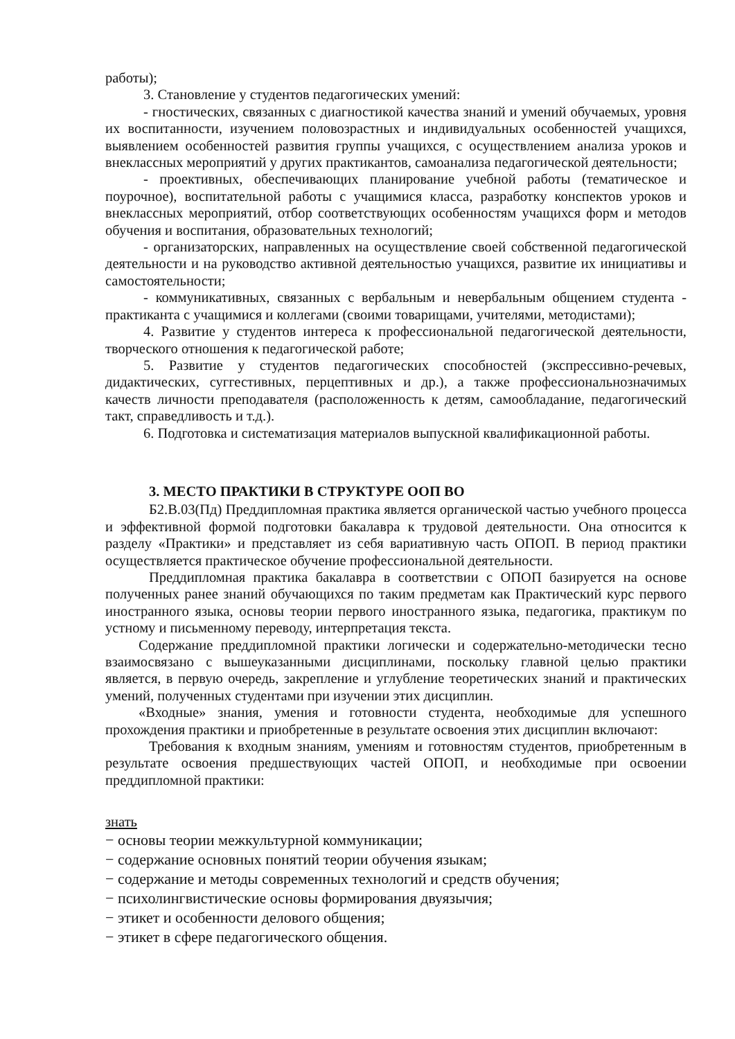работы);
3. Становление у студентов педагогических умений:
- гностических, связанных с диагностикой качества знаний и умений обучаемых, уровня их воспитанности, изучением половозрастных и индивидуальных особенностей учащихся, выявлением особенностей развития группы учащихся, с осуществлением анализа уроков и внеклассных мероприятий у других практикантов, самоанализа педагогической деятельности;
- проективных, обеспечивающих планирование учебной работы (тематическое и поурочное), воспитательной работы с учащимися класса, разработку конспектов уроков и внеклассных мероприятий, отбор соответствующих особенностям учащихся форм и методов обучения и воспитания, образовательных технологий;
- организаторских, направленных на осуществление своей собственной педагогической деятельности и на руководство активной деятельностью учащихся, развитие их инициативы и самостоятельности;
- коммуникативных, связанных с вербальным и невербальным общением студента - практиканта с учащимися и коллегами (своими товарищами, учителями, методистами);
4. Развитие у студентов интереса к профессиональной педагогической деятельности, творческого отношения к педагогической работе;
5. Развитие у студентов педагогических способностей (экспрессивно-речевых, дидактических, суггестивных, перцептивных и др.), а также профессиональнозначимых качеств личности преподавателя (расположенность к детям, самообладание, педагогический такт, справедливость и т.д.).
6. Подготовка и систематизация материалов выпускной квалификационной работы.
3. МЕСТО ПРАКТИКИ В СТРУКТУРЕ ООП ВО
Б2.В.03(Пд) Преддипломная практика является органической частью учебного процесса и эффективной формой подготовки бакалавра к трудовой деятельности. Она относится к разделу «Практики» и представляет из себя вариативную часть ОПОП. В период практики осуществляется практическое обучение профессиональной деятельности.
Преддипломная практика бакалавра в соответствии с ОПОП базируется на основе полученных ранее знаний обучающихся по таким предметам как Практический курс первого иностранного языка, основы теории первого иностранного языка, педагогика, практикум по устному и письменному переводу, интерпретация текста.
Содержание преддипломной практики логически и содержательно-методически тесно взаимосвязано с вышеуказанными дисциплинами, поскольку главной целью практики является, в первую очередь, закрепление и углубление теоретических знаний и практических умений, полученных студентами при изучении этих дисциплин.
«Входные» знания, умения и готовности студента, необходимые для успешного прохождения практики и приобретенные в результате освоения этих дисциплин включают:
Требования к входным знаниям, умениям и готовностям студентов, приобретенным в результате освоения предшествующих частей ОПОП, и необходимые при освоении преддипломной практики:
знать
− основы теории межкультурной коммуникации;
− содержание основных понятий теории обучения языкам;
− содержание и методы современных технологий и средств обучения;
− психолингвистические основы формирования двуязычия;
− этикет и особенности делового общения;
− этикет в сфере педагогического общения.